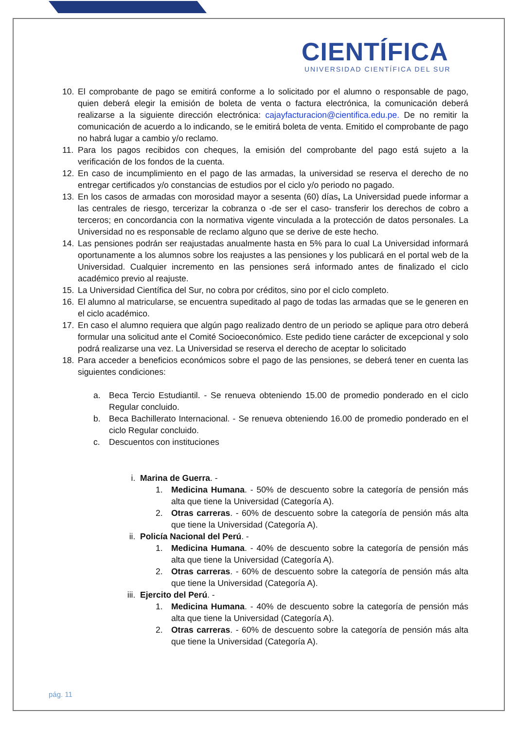CIENTÍFICA
UNIVERSIDAD CIENTÍFICA DEL SUR
10. El comprobante de pago se emitirá conforme a lo solicitado por el alumno o responsable de pago, quien deberá elegir la emisión de boleta de venta o factura electrónica, la comunicación deberá realizarse a la siguiente dirección electrónica: cajayfacturacion@cientifica.edu.pe. De no remitir la comunicación de acuerdo a lo indicando, se le emitirá boleta de venta. Emitido el comprobante de pago no habrá lugar a cambio y/o reclamo.
11. Para los pagos recibidos con cheques, la emisión del comprobante del pago está sujeto a la verificación de los fondos de la cuenta.
12. En caso de incumplimiento en el pago de las armadas, la universidad se reserva el derecho de no entregar certificados y/o constancias de estudios por el ciclo y/o periodo no pagado.
13. En los casos de armadas con morosidad mayor a sesenta (60) días, La Universidad puede informar a las centrales de riesgo, tercerizar la cobranza o -de ser el caso- transferir los derechos de cobro a terceros; en concordancia con la normativa vigente vinculada a la protección de datos personales. La Universidad no es responsable de reclamo alguno que se derive de este hecho.
14. Las pensiones podrán ser reajustadas anualmente hasta en 5% para lo cual La Universidad informará oportunamente a los alumnos sobre los reajustes a las pensiones y los publicará en el portal web de la Universidad. Cualquier incremento en las pensiones será informado antes de finalizado el ciclo académico previo al reajuste.
15. La Universidad Científica del Sur, no cobra por créditos, sino por el ciclo completo.
16. El alumno al matricularse, se encuentra supeditado al pago de todas las armadas que se le generen en el ciclo académico.
17. En caso el alumno requiera que algún pago realizado dentro de un periodo se aplique para otro deberá formular una solicitud ante el Comité Socioeconómico. Este pedido tiene carácter de excepcional y solo podrá realizarse una vez. La Universidad se reserva el derecho de aceptar lo solicitado
18. Para acceder a beneficios económicos sobre el pago de las pensiones, se deberá tener en cuenta las siguientes condiciones:
a. Beca Tercio Estudiantil. - Se renueva obteniendo 15.00 de promedio ponderado en el ciclo Regular concluido.
b. Beca Bachillerato Internacional. - Se renueva obteniendo 16.00 de promedio ponderado en el ciclo Regular concluido.
c. Descuentos con instituciones
i. Marina de Guerra. -
1. Medicina Humana. - 50% de descuento sobre la categoría de pensión más alta que tiene la Universidad (Categoría A).
2. Otras carreras. - 60% de descuento sobre la categoría de pensión más alta que tiene la Universidad (Categoría A).
ii. Policía Nacional del Perú. -
1. Medicina Humana. - 40% de descuento sobre la categoría de pensión más alta que tiene la Universidad (Categoría A).
2. Otras carreras. - 60% de descuento sobre la categoría de pensión más alta que tiene la Universidad (Categoría A).
iii. Ejercito del Perú. -
1. Medicina Humana. - 40% de descuento sobre la categoría de pensión más alta que tiene la Universidad (Categoría A).
2. Otras carreras. - 60% de descuento sobre la categoría de pensión más alta que tiene la Universidad (Categoría A).
pág. 11